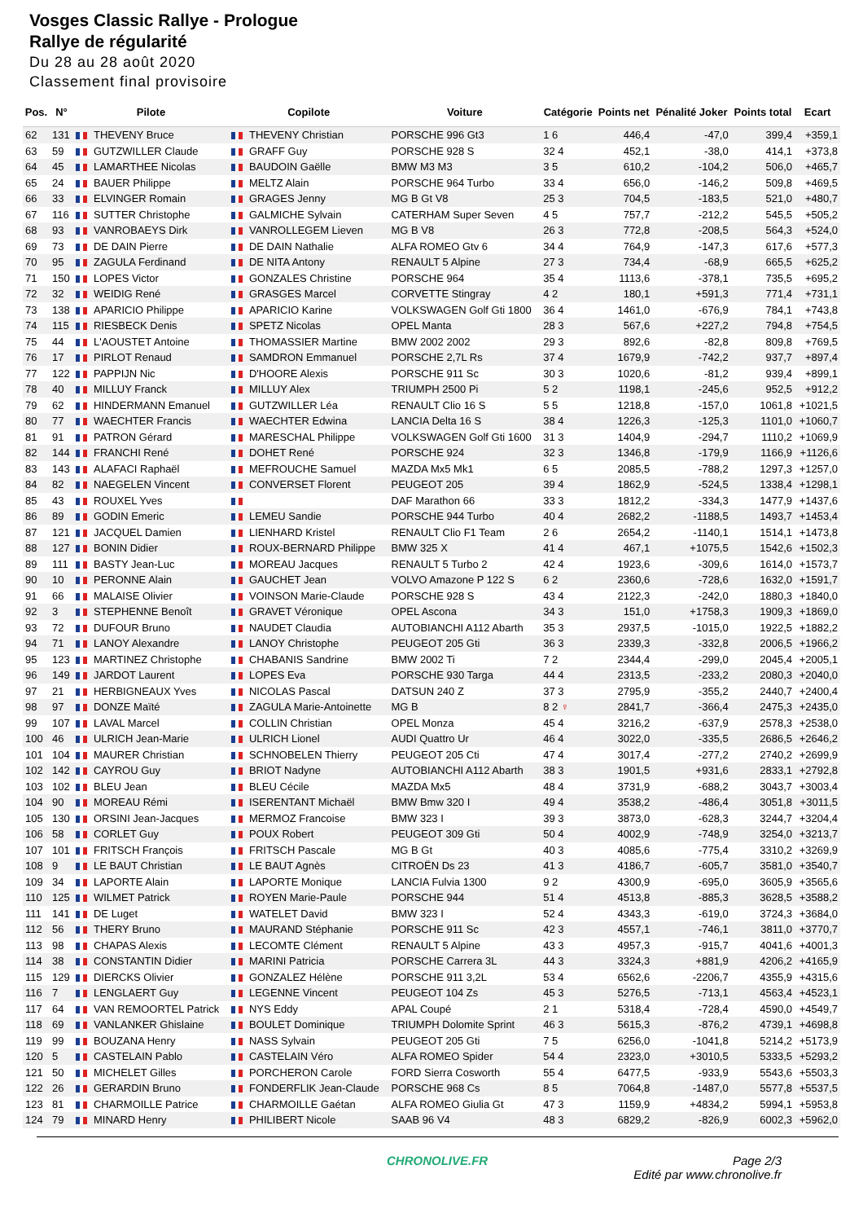Vosges Classic Rallye - Prologue
Rallye de régularité
Du 28 au 28 août 2020
Classement final provisoire
| Pos. | N° | Pilote | Copilote | Voiture | Catégorie | Points net | Pénalité Joker | Points total | Ecart |
| --- | --- | --- | --- | --- | --- | --- | --- | --- | --- |
| 62 | 131 | THEVENY Bruce | THEVENY Christian | PORSCHE 996 Gt3 | 1 6 | 446,4 | -47,0 | 399,4 | +359,1 |
| 63 | 59 | GUTZWILLER Claude | GRAFF Guy | PORSCHE 928 S | 32 4 | 452,1 | -38,0 | 414,1 | +373,8 |
| 64 | 45 | LAMARTHEE Nicolas | BAUDOIN Gaëlle | BMW M3 M3 | 3 5 | 610,2 | -104,2 | 506,0 | +465,7 |
| 65 | 24 | BAUER Philippe | MELTZ Alain | PORSCHE 964 Turbo | 33 4 | 656,0 | -146,2 | 509,8 | +469,5 |
| 66 | 33 | ELVINGER Romain | GRAGES Jenny | MG B Gt V8 | 25 3 | 704,5 | -183,5 | 521,0 | +480,7 |
| 67 | 116 | SUTTER Christophe | GALMICHE Sylvain | CATERHAM Super Seven | 4 5 | 757,7 | -212,2 | 545,5 | +505,2 |
| 68 | 93 | VANROBAEYS Dirk | VANROLLEGEM Lieven | MG B V8 | 26 3 | 772,8 | -208,5 | 564,3 | +524,0 |
| 69 | 73 | DE DAIN Pierre | DE DAIN Nathalie | ALFA ROMEO Gtv 6 | 34 4 | 764,9 | -147,3 | 617,6 | +577,3 |
| 70 | 95 | ZAGULA Ferdinand | DE NITA Antony | RENAULT 5 Alpine | 27 3 | 734,4 | -68,9 | 665,5 | +625,2 |
| 71 | 150 | LOPES Victor | GONZALES Christine | PORSCHE 964 | 35 4 | 1113,6 | -378,1 | 735,5 | +695,2 |
| 72 | 32 | WEIDIG René | GRASGES Marcel | CORVETTE Stingray | 4 2 | 180,1 | +591,3 | 771,4 | +731,1 |
| 73 | 138 | APARICIO Philippe | APARICIO Karine | VOLKSWAGEN Golf Gti 1800 | 36 4 | 1461,0 | -676,9 | 784,1 | +743,8 |
| 74 | 115 | RIESBECK Denis | SPETZ Nicolas | OPEL Manta | 28 3 | 567,6 | +227,2 | 794,8 | +754,5 |
| 75 | 44 | L'AOUSTET Antoine | THOMASSIER Martine | BMW 2002 2002 | 29 3 | 892,6 | -82,8 | 809,8 | +769,5 |
| 76 | 17 | PIRLOT Renaud | SAMDRON Emmanuel | PORSCHE 2,7L Rs | 37 4 | 1679,9 | -742,2 | 937,7 | +897,4 |
| 77 | 122 | PAPPIJN Nic | D'HOORE Alexis | PORSCHE 911 Sc | 30 3 | 1020,6 | -81,2 | 939,4 | +899,1 |
| 78 | 40 | MILLUY Franck | MILLUY Alex | TRIUMPH 2500 Pi | 5 2 | 1198,1 | -245,6 | 952,5 | +912,2 |
| 79 | 62 | HINDERMANN Emanuel | GUTZWILLER Léa | RENAULT Clio 16 S | 5 5 | 1218,8 | -157,0 | 1061,8 | +1021,5 |
| 80 | 77 | WAECHTER Francis | WAECHTER Edwina | LANCIA Delta 16 S | 38 4 | 1226,3 | -125,3 | 1101,0 | +1060,7 |
| 81 | 91 | PATRON Gérard | MARESCHAL Philippe | VOLKSWAGEN Golf Gti 1600 | 31 3 | 1404,9 | -294,7 | 1110,2 | +1069,9 |
| 82 | 144 | FRANCHI René | DOHET René | PORSCHE 924 | 32 3 | 1346,8 | -179,9 | 1166,9 | +1126,6 |
| 83 | 143 | ALAFACI Raphaël | MEFROUCHE Samuel | MAZDA Mx5 Mk1 | 6 5 | 2085,5 | -788,2 | 1297,3 | +1257,0 |
| 84 | 82 | NAEGELEN Vincent | CONVERSET Florent | PEUGEOT 205 | 39 4 | 1862,9 | -524,5 | 1338,4 | +1298,1 |
| 85 | 43 | ROUXEL Yves | | DAF Marathon 66 | 33 3 | 1812,2 | -334,3 | 1477,9 | +1437,6 |
| 86 | 89 | GODIN Emeric | LEMEU Sandie | PORSCHE 944 Turbo | 40 4 | 2682,2 | -1188,5 | 1493,7 | +1453,4 |
| 87 | 121 | JACQUEL Damien | LIENHARD Kristel | RENAULT Clio F1 Team | 2 6 | 2654,2 | -1140,1 | 1514,1 | +1473,8 |
| 88 | 127 | BONIN Didier | ROUX-BERNARD Philippe | BMW 325 X | 41 4 | 467,1 | +1075,5 | 1542,6 | +1502,3 |
| 89 | 111 | BASTY Jean-Luc | MOREAU Jacques | RENAULT 5 Turbo 2 | 42 4 | 1923,6 | -309,6 | 1614,0 | +1573,7 |
| 90 | 10 | PERONNE Alain | GAUCHET Jean | VOLVO Amazone P 122 S | 6 2 | 2360,6 | -728,6 | 1632,0 | +1591,7 |
| 91 | 66 | MALAISE Olivier | VOINSON Marie-Claude | PORSCHE 928 S | 43 4 | 2122,3 | -242,0 | 1880,3 | +1840,0 |
| 92 | 3 | STEPHENNE Benoît | GRAVET Véronique | OPEL Ascona | 34 3 | 151,0 | +1758,3 | 1909,3 | +1869,0 |
| 93 | 72 | DUFOUR Bruno | NAUDET Claudia | AUTOBIANCHI A112 Abarth | 35 3 | 2937,5 | -1015,0 | 1922,5 | +1882,2 |
| 94 | 71 | LANOY Alexandre | LANOY Christophe | PEUGEOT 205 Gti | 36 3 | 2339,3 | -332,8 | 2006,5 | +1966,2 |
| 95 | 123 | MARTINEZ Christophe | CHABANIS Sandrine | BMW 2002 Ti | 7 2 | 2344,4 | -299,0 | 2045,4 | +2005,1 |
| 96 | 149 | JARDOT Laurent | LOPES Eva | PORSCHE 930 Targa | 44 4 | 2313,5 | -233,2 | 2080,3 | +2040,0 |
| 97 | 21 | HERBIGNEAUX Yves | NICOLAS Pascal | DATSUN 240 Z | 37 3 | 2795,9 | -355,2 | 2440,7 | +2400,4 |
| 98 | 97 | DONZE Maïté | ZAGULA Marie-Antoinette | MG B | 8 2 ♀ | 2841,7 | -366,4 | 2475,3 | +2435,0 |
| 99 | 107 | LAVAL Marcel | COLLIN Christian | OPEL Monza | 45 4 | 3216,2 | -637,9 | 2578,3 | +2538,0 |
| 100 | 46 | ULRICH Jean-Marie | ULRICH Lionel | AUDI Quattro Ur | 46 4 | 3022,0 | -335,5 | 2686,5 | +2646,2 |
| 101 | 104 | MAURER Christian | SCHNOBELEN Thierry | PEUGEOT 205 Cti | 47 4 | 3017,4 | -277,2 | 2740,2 | +2699,9 |
| 102 | 142 | CAYROU Guy | BRIOT Nadyne | AUTOBIANCHI A112 Abarth | 38 3 | 1901,5 | +931,6 | 2833,1 | +2792,8 |
| 103 | 102 | BLEU Jean | BLEU Cécile | MAZDA Mx5 | 48 4 | 3731,9 | -688,2 | 3043,7 | +3003,4 |
| 104 | 90 | MOREAU Rémi | ISERENTANT Michaël | BMW Bmw 320 I | 49 4 | 3538,2 | -486,4 | 3051,8 | +3011,5 |
| 105 | 130 | ORSINI Jean-Jacques | MERMOZ Francoise | BMW 323 I | 39 3 | 3873,0 | -628,3 | 3244,7 | +3204,4 |
| 106 | 58 | CORLET Guy | POUX Robert | PEUGEOT 309 Gti | 50 4 | 4002,9 | -748,9 | 3254,0 | +3213,7 |
| 107 | 101 | FRITSCH François | FRITSCH Pascale | MG B Gt | 40 3 | 4085,6 | -775,4 | 3310,2 | +3269,9 |
| 108 | 9 | LE BAUT Christian | LE BAUT Agnès | CITROËN Ds 23 | 41 3 | 4186,7 | -605,7 | 3581,0 | +3540,7 |
| 109 | 34 | LAPORTE Alain | LAPORTE Monique | LANCIA Fulvia 1300 | 9 2 | 4300,9 | -695,0 | 3605,9 | +3565,6 |
| 110 | 125 | WILMET Patrick | ROYEN Marie-Paule | PORSCHE 944 | 51 4 | 4513,8 | -885,3 | 3628,5 | +3588,2 |
| 111 | 141 | DE Luget | WATELET David | BMW 323 I | 52 4 | 4343,3 | -619,0 | 3724,3 | +3684,0 |
| 112 | 56 | THERY Bruno | MAURAND Stéphanie | PORSCHE 911 Sc | 42 3 | 4557,1 | -746,1 | 3811,0 | +3770,7 |
| 113 | 98 | CHAPAS Alexis | LECOMTE Clément | RENAULT 5 Alpine | 43 3 | 4957,3 | -915,7 | 4041,6 | +4001,3 |
| 114 | 38 | CONSTANTIN Didier | MARINI Patricia | PORSCHE Carrera 3L | 44 3 | 3324,3 | +881,9 | 4206,2 | +4165,9 |
| 115 | 129 | DIERCKS Olivier | GONZALEZ Hélène | PORSCHE 911 3,2L | 53 4 | 6562,6 | -2206,7 | 4355,9 | +4315,6 |
| 116 | 7 | LENGLAERT Guy | LEGENNE Vincent | PEUGEOT 104 Zs | 45 3 | 5276,5 | -713,1 | 4563,4 | +4523,1 |
| 117 | 64 | VAN REMOORTEL Patrick | NYS Eddy | APAL Coupé | 2 1 | 5318,4 | -728,4 | 4590,0 | +4549,7 |
| 118 | 69 | VANLANKER Ghislaine | BOULET Dominique | TRIUMPH Dolomite Sprint | 46 3 | 5615,3 | -876,2 | 4739,1 | +4698,8 |
| 119 | 99 | BOUZANA Henry | NASS Sylvain | PEUGEOT 205 Gti | 7 5 | 6256,0 | -1041,8 | 5214,2 | +5173,9 |
| 120 | 5 | CASTELAIN Pablo | CASTELAIN Véro | ALFA ROMEO Spider | 54 4 | 2323,0 | +3010,5 | 5333,5 | +5293,2 |
| 121 | 50 | MICHELET Gilles | PORCHERON Carole | FORD Sierra Cosworth | 55 4 | 6477,5 | -933,9 | 5543,6 | +5503,3 |
| 122 | 26 | GERARDIN Bruno | FONDERFLIK Jean-Claude | PORSCHE 968 Cs | 8 5 | 7064,8 | -1487,0 | 5577,8 | +5537,5 |
| 123 | 81 | CHARMOILLE Patrice | CHARMOILLE Gaétan | ALFA ROMEO Giulia Gt | 47 3 | 1159,9 | +4834,2 | 5994,1 | +5953,8 |
| 124 | 79 | MINARD Henry | PHILIBERT Nicole | SAAB 96 V4 | 48 3 | 6829,2 | -826,9 | 6002,3 | +5962,0 |
CHRONOLIVE.FR Page 2/3
Edité par www.chronolive.fr